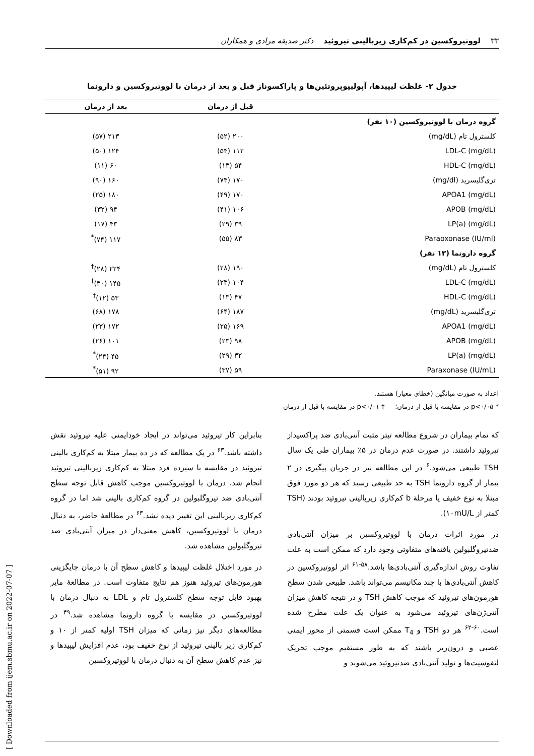۳۳ لووتیروکسین در کم‌کاری زیربالینی تیروئید دکتر صدیقه مرادی و همکاران
جدول ۲- غلظت لیپیدها، آپولیپوپروتئین‌ها و پاراکسوناز قبل و بعد از درمان با لووتیروکسین و دارونما
| | قبل از درمان | بعد از درمان |
| --- | --- | --- |
| گروه درمان با لووتیروکسین (۱۰ نفر) | | |
| کلسترول تام (mg/dL) | ۲۰۰ (۵۲) | ۲۱۳ (۵۷) |
| LDL-C (mg/dL) | ۱۱۲ (۵۴) | ۱۲۴ (۵۰) |
| HDL-C (mg/dL) | ۵۴ (۱۳) | ۶۰ (۱۱) |
| تری‌گلیسرید (mg/dl) | ۱۷۰ (۷۴) | ۱۶۰ (۹۰) |
| APOA1 (mg/dL) | ۱۷۰ (۴۹) | ۱۸۰ (۲۵) |
| APOB (mg/dL) | ۱۰۶ (۴۱) | ۹۴ (۳۲) |
| LP(a) (mg/dL) | ۳۹ (۲۹) | ۴۳ (۱۷) |
| Paraoxonase (IU/ml) | ۸۳ (۵۵) | ۱۱۷ (۷۴)<sup>*</sup> |
| گروه دارونما (۱۳ نفر) | | |
| کلسترول تام (mg/dL) | ۱۹۰ (۲۸) | ۲۲۴ (۲۸)<sup>†</sup> |
| LDL-C (mg/dL) | ۱۰۴ (۲۳) | ۱۴۵ (۳۰)<sup>†</sup> |
| HDL-C (mg/dL) | ۴۷ (۱۳) | ۵۳ (۱۲)<sup>†</sup> |
| تری‌گلیسرید (mg/dL) | ۱۸۷ (۶۴) | ۱۷۸ (۶۸) |
| APOA1 (mg/dL) | ۱۶۹ (۲۵) | ۱۷۲ (۲۳) |
| APOB (mg/dL) | ۹۸ (۲۳) | ۱۰۱ (۲۶) |
| LP(a) (mg/dL) | ۳۲ (۲۹) | ۴۵ (۲۴)<sup>*</sup> |
| Paraxonase (IU/mL) | ۵۹ (۳۷) | ۹۲ (۵۱)<sup>*</sup> |
اعداد به صورت میانگین (خطای معیار) هستند.
* p<۰/۰۵ در مقایسه با قبل از درمان؛ † p<۰/۰۱ در مقایسه با قبل از درمان
که تمام بیماران در شروع مطالعه تیتر مثبت آنتی‌بادی ضد پراکسیداز تیروئید داشتند. در صورت عدم درمان در ۵٪ بیماران طی یک سال TSH طبیعی می‌شود.<sup>۶</sup> در این مطالعه نیز در جریان پیگیری در ۲ بیمار از گروه دارونما TSH به حد طبیعی رسید که هر دو مورد فوق مبتلا به نوع خفیف یا مرحلهٔ b کم‌کاری زیربالینی تیروئید بودند (TSH کمتر از ۱۰mU/L).
در مورد اثرات درمان با لووتیروکسین بر میزان آنتی‌بادی ضدتیروگلبولین یافته‌های متفاوتی وجود دارد که ممکن است به علت تفاوت روش اندازه‌گیری آنتی‌بادی‌ها باشد.<sup>۵۸-۶۱</sup> اثر لووتیروکسین در کاهش آنتی‌بادی‌ها با چند مکانیسم می‌تواند باشد. طبیعی شدن سطح هورمون‌های تیروئید که موجب کاهش TSH و در نتیجه کاهش میزان آنتی‌ژن‌های تیروئید می‌شود به عنوان یک علت مطرح شده است.<sup>۶۰-۶۲</sup> هر دو TSH و T<sub>4</sub> ممکن است قسمتی از محور ایمنی عصبی و درون‌ریز باشند که به طور مستقیم موجب تحریک لنفوسیت‌ها و تولید آنتی‌بادی ضدتیروئید می‌شوند و
بنابراین کار تیروئید می‌تواند در ایجاد خودایمنی علیه تیروئید نقش داشته باشد.<sup>۶۳</sup> در یک مطالعه که در ده بیمار مبتلا به کم‌کاری بالینی تیروئید در مقایسه با سیزده فرد مبتلا به کم‌کاری زیربالینی تیروئید انجام شد، درمان با لووتیروکسین موجب کاهش قابل توجه سطح آنتی‌بادی ضد تیروگلبولین در گروه کم‌کاری بالینی شد اما در گروه کم‌کاری زیربالینی این تغییر دیده نشد.<sup>۶۳</sup> در مطالعهٔ حاضر، به دنبال درمان با لووتیروکسین، کاهش معنی‌دار در میزان آنتی‌بادی ضد تیروگلبولین مشاهده شد.
در مورد اختلال غلظت لیپیدها و کاهش سطح آن با درمان جایگزینی هورمون‌های تیروئید هنوز هم نتایج متفاوت است. در مطالعهٔ مایر بهبود قابل توجه سطح کلسترول تام و LDL به دنبال درمان با لووتیروکسین در مقایسه با گروه دارونما مشاهده شد.<sup>۴۹</sup> در مطالعه‌های دیگر نیز زمانی که میزان TSH اولیه کمتر از ۱۰ و کم‌کاری زیر بالینی تیروئید از نوع خفیف بود، عدم افزایش لیپیدها و نیز عدم کاهش سطح آن به دنبال درمان با لووتیروکسین
[ Downloaded from ijem.sbmu.ac.ir on 2022-07-07 ]